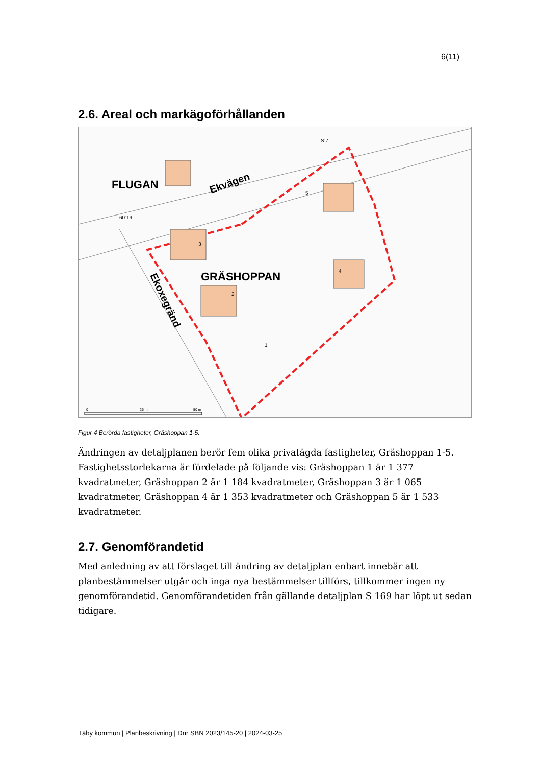6(11)
2.6. Areal och markägoförhållanden
FLUGAN
GRÄSHOPPAN
Ekvägen
Ekoxegränd
1
2
3
4
5
S:7
60:19
0
25 m
50 m
Figur 4 Berörda fastigheter, Gräshoppan 1-5.
Ändringen av detaljplanen berör fem olika privatägda fastigheter, Gräshoppan 1-5. Fastighetsstorlekarna är fördelade på följande vis: Gräshoppan 1 är 1 377 kvadratmeter, Gräshoppan 2 är 1 184 kvadratmeter, Gräshoppan 3 är 1 065 kvadratmeter, Gräshoppan 4 är 1 353 kvadratmeter och Gräshoppan 5 är 1 533 kvadratmeter.
2.7. Genomförandetid
Med anledning av att förslaget till ändring av detaljplan enbart innebär att planbestämmelser utgår och inga nya bestämmelser tillförs, tillkommer ingen ny genomförandetid. Genomförandetiden från gällande detaljplan S 169 har löpt ut sedan tidigare.
Täby kommun | Planbeskrivning | Dnr SBN 2023/145-20 | 2024-03-25